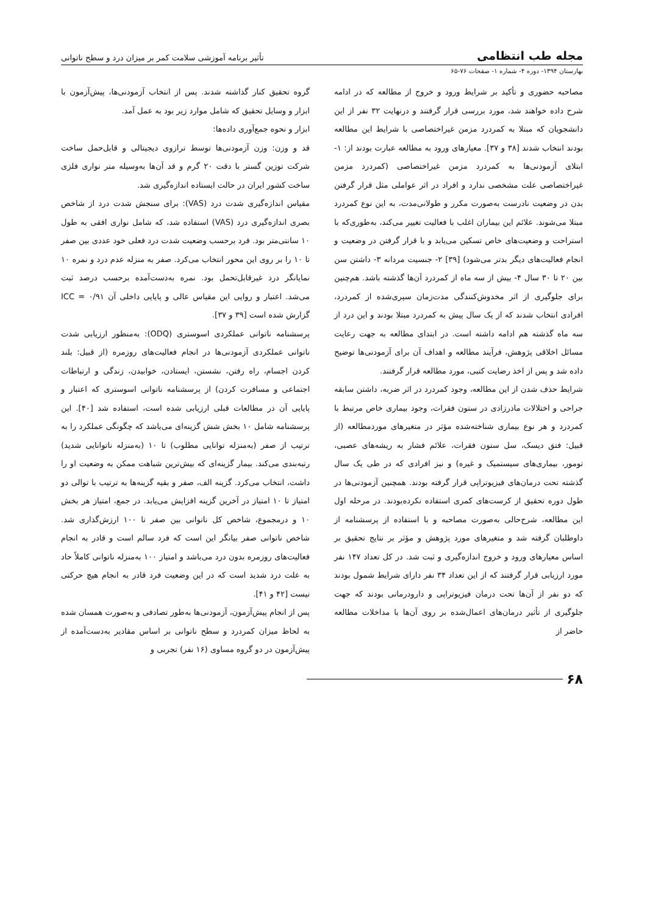مجله طب انتظامی تأثیر برنامه آموزشی سلامت کمر بر میزان درد و سطح ناتوانی
بهارستان ۱۳۹۴- دوره ۴- شماره ۱- صفحات ۷۶-۶۵
مصاحبه حضوری و تأکید بر شرایط ورود و خروج از مطالعه که در ادامه شرح داده خواهند شد، مورد بررسی قرار گرفتند و درنهایت ۳۲ نفر از این دانشجویان که مبتلا به کمردرد مزمن غیراختصاصی با شرایط این مطالعه بودند انتخاب شدند [۳۸ و ۳۷]. معیارهای ورود به مطالعه عبارت بودند از: ۱- ابتلای آزمودنی‌ها به کمردرد مزمن غیراختصاصی (کمردرد مزمن غیراختصاصی علت مشخصی ندارد و افراد در اثر عواملی مثل قرار گرفتن بدن در وضعیت نادرست به‌صورت مکرر و طولانی‌مدت، به این نوع کمردرد مبتلا می‌شوند. علائم این بیماران اغلب با فعالیت تغییر می‌کند، به‌طوری‌که با استراحت و وضعیت‌های خاص تسکین می‌یابد و با قرار گرفتن در وضعیت و انجام فعالیت‌های دیگر بدتر می‌شود) [۳۹] ۲- جنسیت مردانه ۳- داشتن سن بین ۲۰ تا ۳۰ سال ۴- بیش از سه ماه از کمردرد آن‌ها گذشته باشد. هم‌چنین برای جلوگیری از اثر مخدوش‌کنندگی مدت‌زمان سپری‌شده از کمردرد، افرادی انتخاب شدند که از یک سال پیش به کمردرد مبتلا بودند و این درد از سه ماه گذشته هم ادامه داشته است. در ابتدای مطالعه به جهت رعایت مسائل اخلاقی پژوهش، فرآیند مطالعه و اهداف آن برای آزمودنی‌ها توضیح داده شد و پس از اخذ رضایت کتبی، مورد مطالعه قرار گرفتند.
شرایط حذف شدن از این مطالعه، وجود کمردرد در اثر ضربه، داشتن سابقه جراحی و اختلالات مادرزادی در ستون فقرات، وجود بیماری خاص مرتبط با کمردرد و هر نوع بیماری شناخته‌شده مؤثر در متغیرهای موردمطالعه (از قبیل: فتق دیسک، سل ستون فقرات، علائم فشار به ریشه‌های عصبی، تومور، بیماری‌های سیستمیک و غیره) و نیز افرادی که در طی یک سال گذشته تحت درمان‌های فیزیوتراپی قرار گرفته بودند. همچنین آزمودنی‌ها در طول دوره تحقیق از کرست‌های کمری استفاده نکرده‌بودند. در مرحله اول این مطالعه، شرح‌حالی به‌صورت مصاحبه و با استفاده از پرسشنامه از داوطلبان گرفته شد و متغیرهای مورد پژوهش و مؤثر بر نتایج تحقیق بر اساس معیارهای ورود و خروج اندازه‌گیری و ثبت شد. در کل تعداد ۱۴۷ نفر مورد ارزیابی قرار گرفتند که از این تعداد ۳۴ نفر دارای شرایط شمول بودند که دو نفر از آن‌ها تحت درمان فیزیوتراپی و دارودرمانی بودند که جهت جلوگیری از تأثیر درمان‌های اعمال‌شده بر روی آن‌ها با مداخلات مطالعه حاضر از
گروه تحقیق کنار گذاشته شدند. پس از انتخاب آزمودنی‌ها، پیش‌آزمون با ابزار و وسایل تحقیق که شامل موارد زیر بود به عمل آمد.
ابزار و نحوه جمع‌آوری داده‌ها:
قد و وزن: وزن آزمودنی‌ها توسط ترازوی دیجیتالی و قابل‌حمل ساخت شرکت توزین گستر با دقت ۲۰ گرم و قد آن‌ها به‌وسیله متر نواری فلزی ساخت کشور ایران در حالت ایستاده اندازه‌گیری شد.
مقیاس اندازه‌گیری شدت درد (VAS): برای سنجش شدت درد از شاخص بصری اندازه‌گیری درد (VAS) استفاده شد، که شامل نواری افقی به طول ۱۰ سانتی‌متر بود. فرد برحسب وضعیت شدت درد فعلی خود عددی بین صفر تا ۱۰ را بر روی این محور انتخاب می‌کرد. صفر به منزله عدم درد و نمره ۱۰ نمایانگر درد غیرقابل‌تحمل بود. نمره به‌دست‌آمده برحسب درصد ثبت می‌شد. اعتبار و روایی این مقیاس عالی و پایایی داخلی آن ICC = ۰/۹۱ گزارش شده است [۳۹ و ۳۷].
پرسشنامه ناتوانی عملکردی اسوستری (ODQ): به‌منظور ارزیابی شدت ناتوانی عملکردی آزمودنی‌ها در انجام فعالیت‌های روزمره (از قبیل: بلند کردن اجسام، راه رفتن، نشستن، ایستادن، خوابیدن، زندگی و ارتباطات اجتماعی و مسافرت کردن) از پرسشنامه ناتوانی اسوستری که اعتبار و پایایی آن در مطالعات قبلی ارزیابی شده است، استفاده شد [۴۰]. این پرسشنامه شامل ۱۰ بخش شش گزینه‌ای می‌باشد که چگونگی عملکرد را به ترتیب از صفر (به‌منزله توانایی مطلوب) تا ۱۰ (به‌منزله ناتوانایی شدید) رتبه‌بندی می‌کند. بیمار گزینه‌ای که بیش‌ترین شباهت ممکن به وضعیت او را داشت، انتخاب می‌کرد. گزینه الف، صفر و بقیه گزینه‌ها به ترتیب با توالی دو امتیاز تا ۱۰ امتیاز در آخرین گزینه افزایش می‌یابد. در جمع، امتیاز هر بخش ۱۰ و درمجموع، شاخص کل ناتوانی بین صفر تا ۱۰۰ ارزش‌گذاری شد. شاخص ناتوانی صفر بیانگر این است که فرد سالم است و قادر به انجام فعالیت‌های روزمره بدون درد می‌باشد و امتیاز ۱۰۰ به‌منزله ناتوانی کاملاً حاد به علت درد شدید است که در این وضعیت فرد قادر به انجام هیچ حرکتی نیست [۴۲ و ۴۱].
پس از انجام پیش‌آزمون، آزمودنی‌ها به‌طور تصادفی و به‌صورت همسان شده به لحاظ میزان کمردرد و سطح ناتوانی بر اساس مقادیر به‌دست‌آمده از پیش‌آزمون در دو گروه مساوی (۱۶ نفر) تجربی و
۶۸